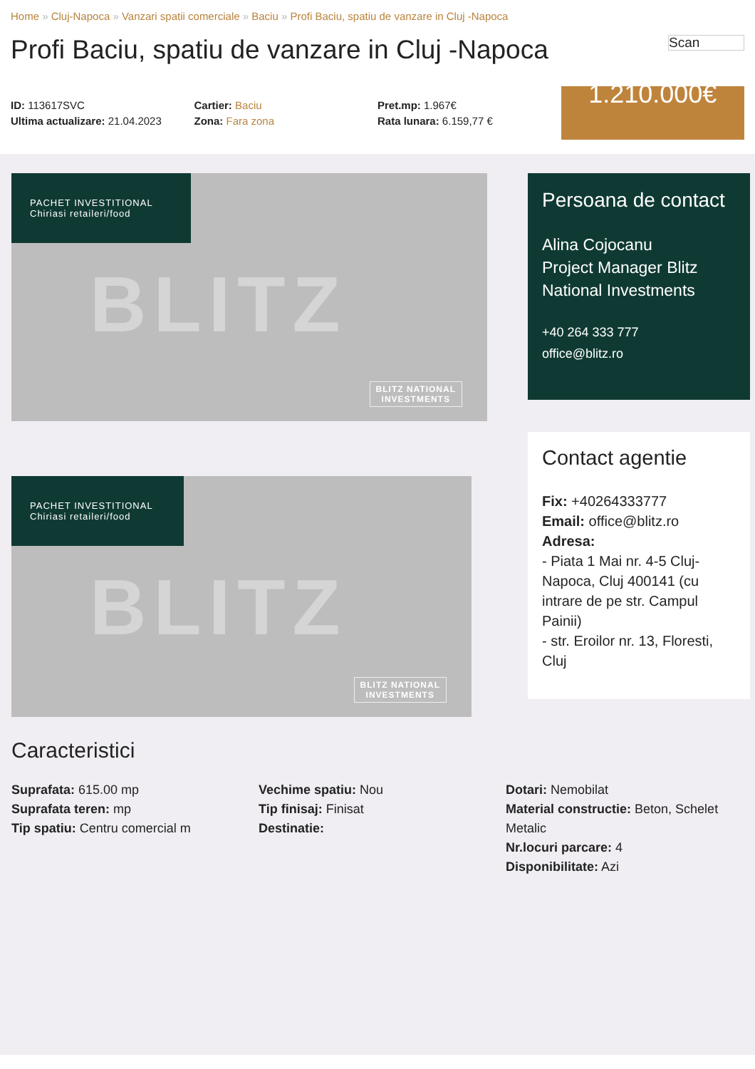Home » Cluj-Napoca » Vanzari spatii comerciale » Baciu » Profi Baciu, spatiu de vanzare in Cluj -Napoca
Profi Baciu, spatiu de vanzare in Cluj -Napoca
Scan
ID: 113617SVC
Ultima actualizare: 21.04.2023
Cartier: Baciu
Zona: Fara zona
Pret.mp: 1.967€
Rata lunara: 6.159,77 €
1.210.000€
PACHET INVESTITIONAL
Chiriasi retaileri/food
BLITZ
BLITZ NATIONAL
INVESTMENTS
PACHET INVESTITIONAL
Chiriasi retaileri/food
BLITZ
BLITZ NATIONAL
INVESTMENTS
Caracteristici
Suprafata: 615.00 mp
Suprafata teren: mp
Tip spatiu: Centru comercial m
Vechime spatiu: Nou
Tip finisaj: Finisat
Destinatie:
Dotari: Nemobilat
Material constructie: Beton, Schelet Metalic
Nr.locuri parcare: 4
Disponibilitate: Azi
Persoana de contact
Alina Cojocanu
Project Manager Blitz National Investments
+40 264 333 777
office@blitz.ro
Contact agentie
Fix: +40264333777
Email: office@blitz.ro
Adresa:
- Piata 1 Mai nr. 4-5 Cluj-Napoca, Cluj 400141 (cu intrare de pe str. Campul Painii)
- str. Eroilor nr. 13, Floresti, Cluj